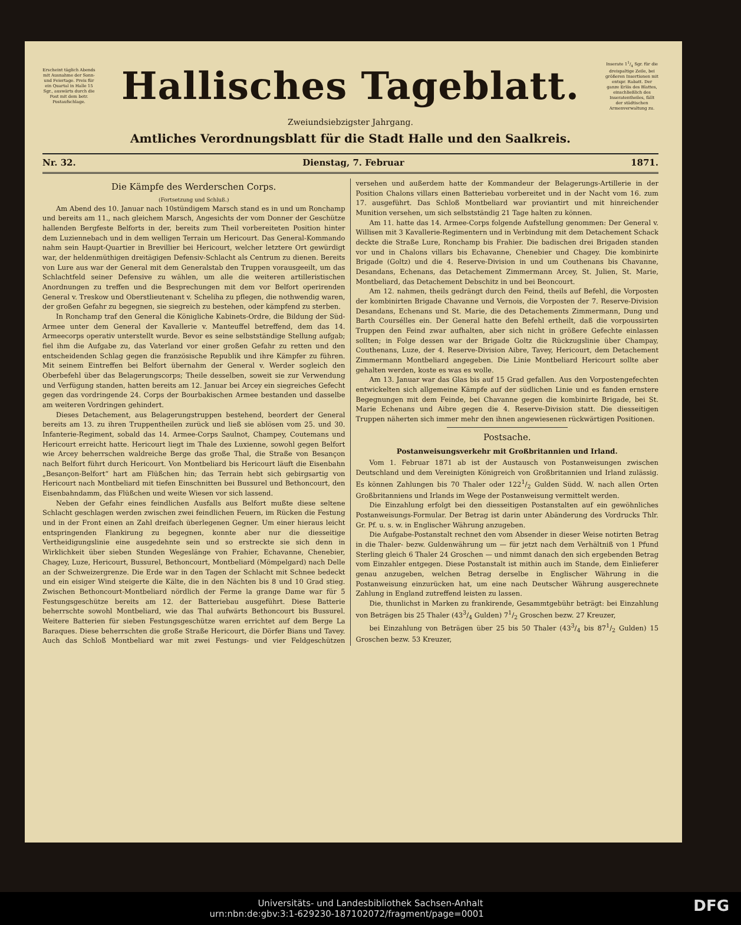Erscheint täglich Abends mit Ausnahme der Sonn- und Feiertage. Preis für ein Quartal in Halle 15 Sgr., auswärts durch die Post mit dem betr. Postaufschlage.
Hallisches Tageblatt.
Inserate 11/4 Sgr. für die dreispaltige Zeile, bei größeren Insertionen mit entspr. Rabatt. Der ganze Erlös des Blattes, einschließlich des Inseratentheiles, fällt der städtischen Armenverwaltung zu.
Zweiundsiebzigster Jahrgang.
Amtliches Verordnungsblatt für die Stadt Halle und den Saalkreis.
Nr. 32. Dienstag, 7. Februar 1871.
Die Kämpfe des Werderschen Corps.
(Fortsetzung und Schluß.)
Am Abend des 10. Januar nach 10stündigem Marsch stand es in und um Ronchamp und bereits am 11., nach gleichem Marsch, Angesichts der vom Donner der Geschütze hallenden Bergfeste Belforts in der, bereits zum Theil vorbereiteten Position hinter dem Luziennebach und in dem welligen Terrain um Hericourt. Das General-Kommando nahm sein Haupt-Quartier in Brevillier bei Hericourt, welcher letztere Ort gewürdigt war, der heldenmüthigen dreitägigen Defensiv-Schlacht als Centrum zu dienen. Bereits von Lure aus war der General mit dem Generalstab den Truppen vorausgeeilt, um das Schlachtfeld seiner Defensive zu wählen, um alle die weiteren artilleristischen Anordnungen zu treffen und die Besprechungen mit dem vor Belfort operirenden General v. Treskow und Oberstlieutenant v. Scheliha zu pflegen, die nothwendig waren, der großen Gefahr zu begegnen, sie siegreich zu bestehen, oder kämpfend zu sterben.
In Ronchamp traf den General die Königliche Kabinets-Ordre, die Bildung der Süd-Armee unter dem General der Kavallerie v. Manteuffel betreffend, dem das 14. Armeecorps operativ unterstellt wurde. Bevor es seine selbstständige Stellung aufgab; fiel ihm die Aufgabe zu, das Vaterland vor einer großen Gefahr zu retten und den entscheidenden Schlag gegen die französische Republik und ihre Kämpfer zu führen. Mit seinem Eintreffen bei Belfort übernahm der General v. Werder sogleich den Oberbefehl über das Belagerungscorps; Theile desselben, soweit sie zur Verwendung und Verfügung standen, hatten bereits am 12. Januar bei Arcey ein siegreiches Gefecht gegen das vordringende 24. Corps der Bourbakischen Armee bestanden und dasselbe am weiteren Vordringen gehindert.
Dieses Detachement, aus Belagerungstruppen bestehend, beordert der General bereits am 13. zu ihren Truppentheilen zurück und ließ sie ablösen vom 25. und 30. Infanterie-Regiment, sobald das 14. Armee-Corps Saulnot, Champey, Coutemans und Hericourt erreicht hatte. Hericourt liegt im Thale des Luxienne, sowohl gegen Belfort wie Arcey beherrschen waldreiche Berge das große Thal, die Straße von Besançon nach Belfort führt durch Hericourt. Von Montbeliard bis Hericourt läuft die Eisenbahn „Besançon-Belfort“ hart am Flüßchen hin; das Terrain hebt sich gebirgsartig von Hericourt nach Montbeliard mit tiefen Einschnitten bei Bussurel und Bethoncourt, den Eisenbahndamm, das Flüßchen und weite Wiesen vor sich lassend.
Neben der Gefahr eines feindlichen Ausfalls aus Belfort mußte diese seltene Schlacht geschlagen werden zwischen zwei feindlichen Feuern, im Rücken die Festung und in der Front einen an Zahl dreifach überlegenen Gegner. Um einer hieraus leicht entspringenden Flankirung zu begegnen, konnte aber nur die diesseitige Vertheidigungslinie eine ausgedehnte sein und so erstreckte sie sich denn in Wirklichkeit über sieben Stunden Wegeslänge von Frahier, Echavanne, Chenebier, Chagey, Luze, Hericourt, Bussurel, Bethoncourt, Montbeliard (Mömpelgard) nach Delle an der Schweizergrenze. Die Erde war in den Tagen der Schlacht mit Schnee bedeckt und ein eisiger Wind steigerte die Kälte, die in den Nächten bis 8 und 10 Grad stieg. Zwischen Bethoncourt-Montbeliard nördlich der Ferme la grange Dame war für 5 Festungsgeschütze bereits am 12. der Batteriebau ausgeführt. Diese Batterie beherrschte sowohl Montbeliard, wie das Thal aufwärts Bethoncourt bis Bussurel. Weitere Batterien für sieben Festungsgeschütze waren errichtet auf dem Berge La Baraques. Diese beherrschten die große Straße Hericourt, die Dörfer Bians und Tavey. Auch das Schloß Montbeliard war mit zwei Festungs- und vier Feldgeschützen versehen und außerdem hatte der Kommandeur der Belagerungs-Artillerie in der Position Chalons villars einen Batteriebau vorbereitet und in der Nacht vom 16. zum 17. ausgeführt. Das Schloß Montbeliard war proviantirt und mit hinreichender Munition versehen, um sich selbstständig 21 Tage halten zu können.
Am 11. hatte das 14. Armee-Corps folgende Aufstellung genommen: Der General v. Willisen mit 3 Kavallerie-Regimentern und in Verbindung mit dem Detachement Schack deckte die Straße Lure, Ronchamp bis Frahier. Die badischen drei Brigaden standen vor und in Chalons villars bis Echavanne, Chenebier und Chagey. Die kombinirte Brigade (Goltz) und die 4. Reserve-Division in und um Couthenans bis Chavanne, Desandans, Echenans, das Detachement Zimmermann Arcey, St. Julien, St. Marie, Montbeliard, das Detachement Debschitz in und bei Beoncourt.
Am 12. nahmen, theils gedrängt durch den Feind, theils auf Befehl, die Vorposten der kombinirten Brigade Chavanne und Vernois, die Vorposten der 7. Reserve-Division Desandans, Echenans und St. Marie, die des Detachements Zimmermann, Dung und Barth Coursélles ein. Der General hatte den Befehl ertheilt, daß die vorpoussirten Truppen den Feind zwar aufhalten, aber sich nicht in größere Gefechte einlassen sollten; in Folge dessen war der Brigade Goltz die Rückzugslinie über Champay, Couthenans, Luze, der 4. Reserve-Division Aibre, Tavey, Hericourt, dem Detachement Zimmermann Montbeliard angegeben. Die Linie Montbeliard Hericourt sollte aber gehalten werden, koste es was es wolle.
Am 13. Januar war das Glas bis auf 15 Grad gefallen. Aus den Vorpostengefechten entwickelten sich allgemeine Kämpfe auf der südlichen Linie und es fanden ernstere Begegnungen mit dem Feinde, bei Chavanne gegen die kombinirte Brigade, bei St. Marie Echenans und Aibre gegen die 4. Reserve-Division statt. Die diesseitigen Truppen näherten sich immer mehr den ihnen angewiesenen rückwärtigen Positionen.
Postsache.
Postanweisungsverkehr mit Großbritannien und Irland.
Vom 1. Februar 1871 ab ist der Austausch von Postanweisungen zwischen Deutschland und dem Vereinigten Königreich von Großbritannien und Irland zulässig. Es können Zahlungen bis 70 Thaler oder 1221/2 Gulden Südd. W. nach allen Orten Großbritanniens und Irlands im Wege der Postanweisung vermittelt werden.
Die Einzahlung erfolgt bei den diesseitigen Postanstalten auf ein gewöhnliches Postanweisungs-Formular. Der Betrag ist darin unter Abänderung des Vordrucks Thlr. Gr. Pf. u. s. w. in Englischer Währung anzugeben.
Die Aufgabe-Postanstalt rechnet den vom Absender in dieser Weise notirten Betrag in die Thaler- bezw. Guldenwährung um — für jetzt nach dem Verhältniß von 1 Pfund Sterling gleich 6 Thaler 24 Groschen — und nimmt danach den sich ergebenden Betrag vom Einzahler entgegen. Diese Postanstalt ist mithin auch im Stande, dem Einlieferer genau anzugeben, welchen Betrag derselbe in Englischer Währung in die Postanweisung einzurücken hat, um eine nach Deutscher Währung ausgerechnete Zahlung in England zutreffend leisten zu lassen.
Die, thunlichst in Marken zu frankirende, Gesammtgebühr beträgt: bei Einzahlung von Beträgen bis 25 Thaler (433/4 Gulden) 71/2 Groschen bezw. 27 Kreuzer,
bei Einzahlung von Beträgen über 25 bis 50 Thaler (433/4 bis 871/2 Gulden) 15 Groschen bezw. 53 Kreuzer,
Universitäts- und Landesbibliothek Sachsen-Anhalt
urn:nbn:de:gbv:3:1-629230-187102072/fragment/page=0001 DFG